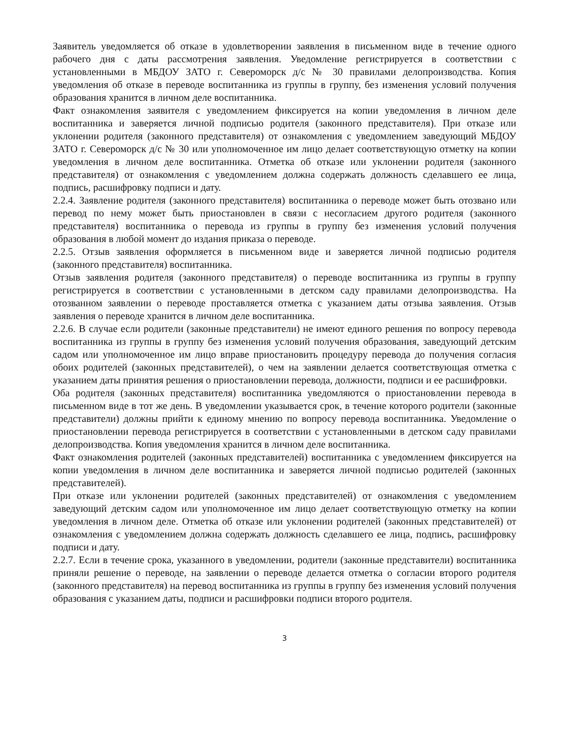Заявитель уведомляется об отказе в удовлетворении заявления в письменном виде в течение одного рабочего дня с даты рассмотрения заявления. Уведомление регистрируется в соответствии с установленными в МБДОУ ЗАТО г. Североморск д/с № 30 правилами делопроизводства. Копия уведомления об отказе в переводе воспитанника из группы в группу, без изменения условий получения образования хранится в личном деле воспитанника.
Факт ознакомления заявителя с уведомлением фиксируется на копии уведомления в личном деле воспитанника и заверяется личной подписью родителя (законного представителя). При отказе или уклонении родителя (законного представителя) от ознакомления с уведомлением заведующий МБДОУ ЗАТО г. Североморск д/с № 30 или уполномоченное им лицо делает соответствующую отметку на копии уведомления в личном деле воспитанника. Отметка об отказе или уклонении родителя (законного представителя) от ознакомления с уведомлением должна содержать должность сделавшего ее лица, подпись, расшифровку подписи и дату.
2.2.4. Заявление родителя (законного представителя) воспитанника о переводе может быть отозвано или перевод по нему может быть приостановлен в связи с несогласием другого родителя (законного представителя) воспитанника о перевода из группы в группу без изменения условий получения образования в любой момент до издания приказа о переводе.
2.2.5. Отзыв заявления оформляется в письменном виде и заверяется личной подписью родителя (законного представителя) воспитанника.
Отзыв заявления родителя (законного представителя) о переводе воспитанника из группы в группу регистрируется в соответствии с установленными в детском саду правилами делопроизводства. На отозванном заявлении о переводе проставляется отметка с указанием даты отзыва заявления. Отзыв заявления о переводе хранится в личном деле воспитанника.
2.2.6. В случае если родители (законные представители) не имеют единого решения по вопросу перевода воспитанника из группы в группу без изменения условий получения образования, заведующий детским садом или уполномоченное им лицо вправе приостановить процедуру перевода до получения согласия обоих родителей (законных представителей), о чем на заявлении делается соответствующая отметка с указанием даты принятия решения о приостановлении перевода, должности, подписи и ее расшифровки.
Оба родителя (законных представителя) воспитанника уведомляются о приостановлении перевода в письменном виде в тот же день. В уведомлении указывается срок, в течение которого родители (законные представители) должны прийти к единому мнению по вопросу перевода воспитанника. Уведомление о приостановлении перевода регистрируется в соответствии с установленными в детском саду правилами делопроизводства. Копия уведомления хранится в личном деле воспитанника.
Факт ознакомления родителей (законных представителей) воспитанника с уведомлением фиксируется на копии уведомления в личном деле воспитанника и заверяется личной подписью родителей (законных представителей).
При отказе или уклонении родителей (законных представителей) от ознакомления с уведомлением заведующий детским садом или уполномоченное им лицо делает соответствующую отметку на копии уведомления в личном деле. Отметка об отказе или уклонении родителей (законных представителей) от ознакомления с уведомлением должна содержать должность сделавшего ее лица, подпись, расшифровку подписи и дату.
2.2.7. Если в течение срока, указанного в уведомлении, родители (законные представители) воспитанника приняли решение о переводе, на заявлении о переводе делается отметка о согласии второго родителя (законного представителя) на перевод воспитанника из группы в группу без изменения условий получения образования с указанием даты, подписи и расшифровки подписи второго родителя.
3